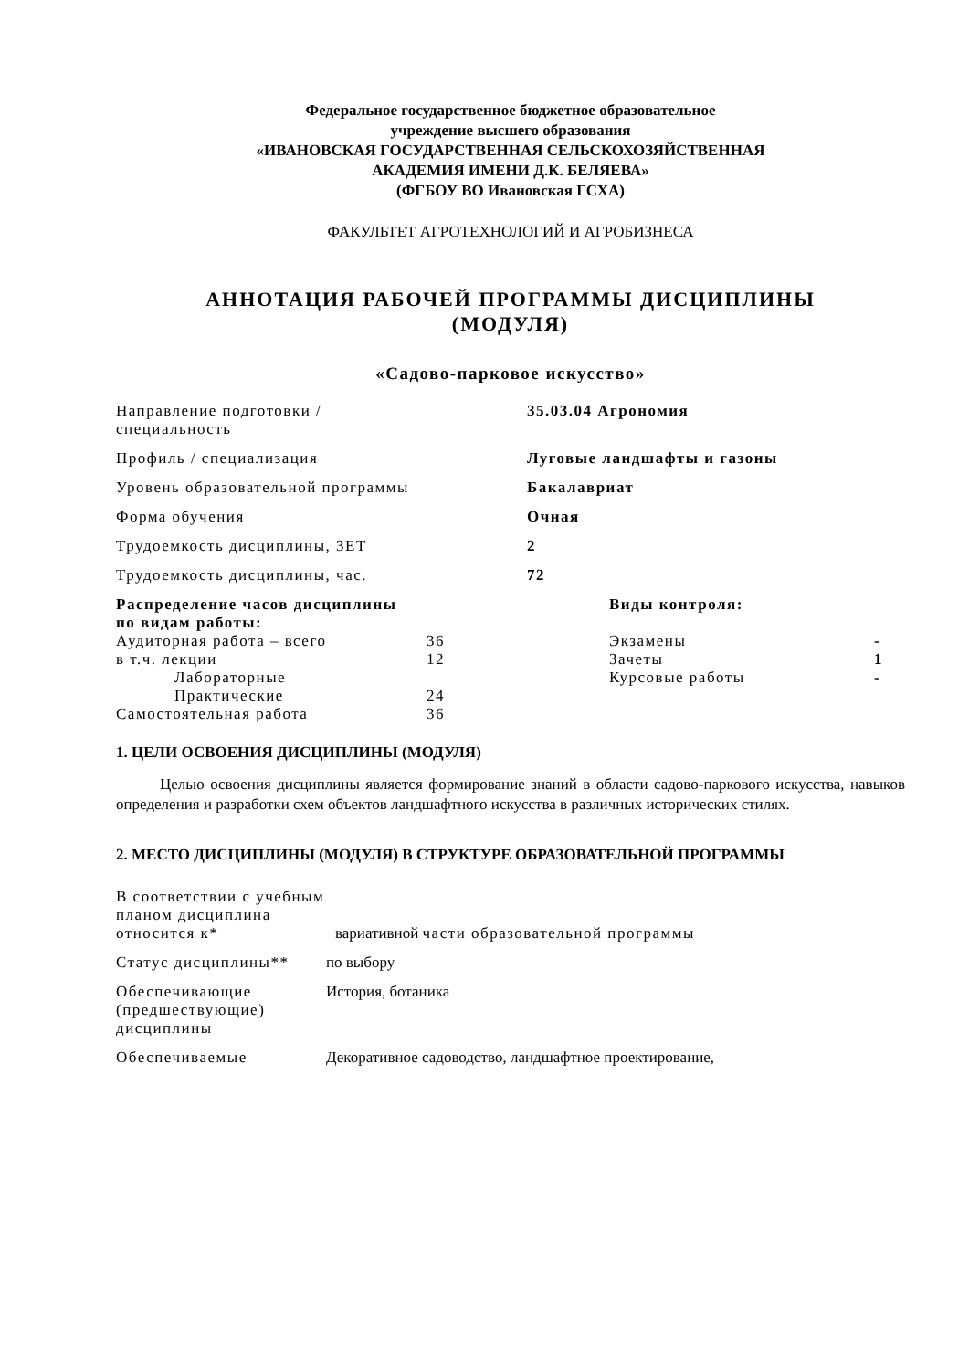Федеральное государственное бюджетное образовательное
учреждение высшего образования
«ИВАНОВСКАЯ ГОСУДАРСТВЕННАЯ СЕЛЬСКОХОЗЯЙСТВЕННАЯ
АКАДЕМИЯ ИМЕНИ Д.К. БЕЛЯЕВА»
(ФГБОУ ВО Ивановская ГСХА)
ФАКУЛЬТЕТ АГРОТЕХНОЛОГИЙ И АГРОБИЗНЕСА
АННОТАЦИЯ РАБОЧЕЙ ПРОГРАММЫ ДИСЦИПЛИНЫ
(МОДУЛЯ)
«Садово-парковое искусство»
| Направление подготовки / специальность | 35.03.04 Агрономия |
| Профиль / специализация | Луговые ландшафты и газоны |
| Уровень образовательной программы | Бакалавриат |
| Форма обучения | Очная |
| Трудоемкость дисциплины, ЗЕТ | 2 |
| Трудоемкость дисциплины, час. | 72 |
| Распределение часов дисциплины по видам работы: | | Виды контроля: | |
| Аудиторная работа – всего | 36 | Экзамены | - |
| в т.ч. лекции | 12 | Зачеты | 1 |
| Лабораторные | | Курсовые работы | - |
| Практические | 24 | | |
| Самостоятельная работа | 36 | | |
1. ЦЕЛИ ОСВОЕНИЯ ДИСЦИПЛИНЫ (МОДУЛЯ)
Целью освоения дисциплины является формирование знаний в области садово-паркового искусства, навыков определения и разработки схем объектов ландшафтного искусства в различных исторических стилях.
2. МЕСТО ДИСЦИПЛИНЫ (МОДУЛЯ) В СТРУКТУРЕ ОБРАЗОВАТЕЛЬНОЙ ПРОГРАММЫ
| В соответствии с учебным планом дисциплина относится к* | вариативной части образовательной программы |
| Статус дисциплины** | по выбору |
| Обеспечивающие (предшествующие) дисциплины | История, ботаника |
| Обеспечиваемые | Декоративное садоводство, ландшафтное проектирование, |